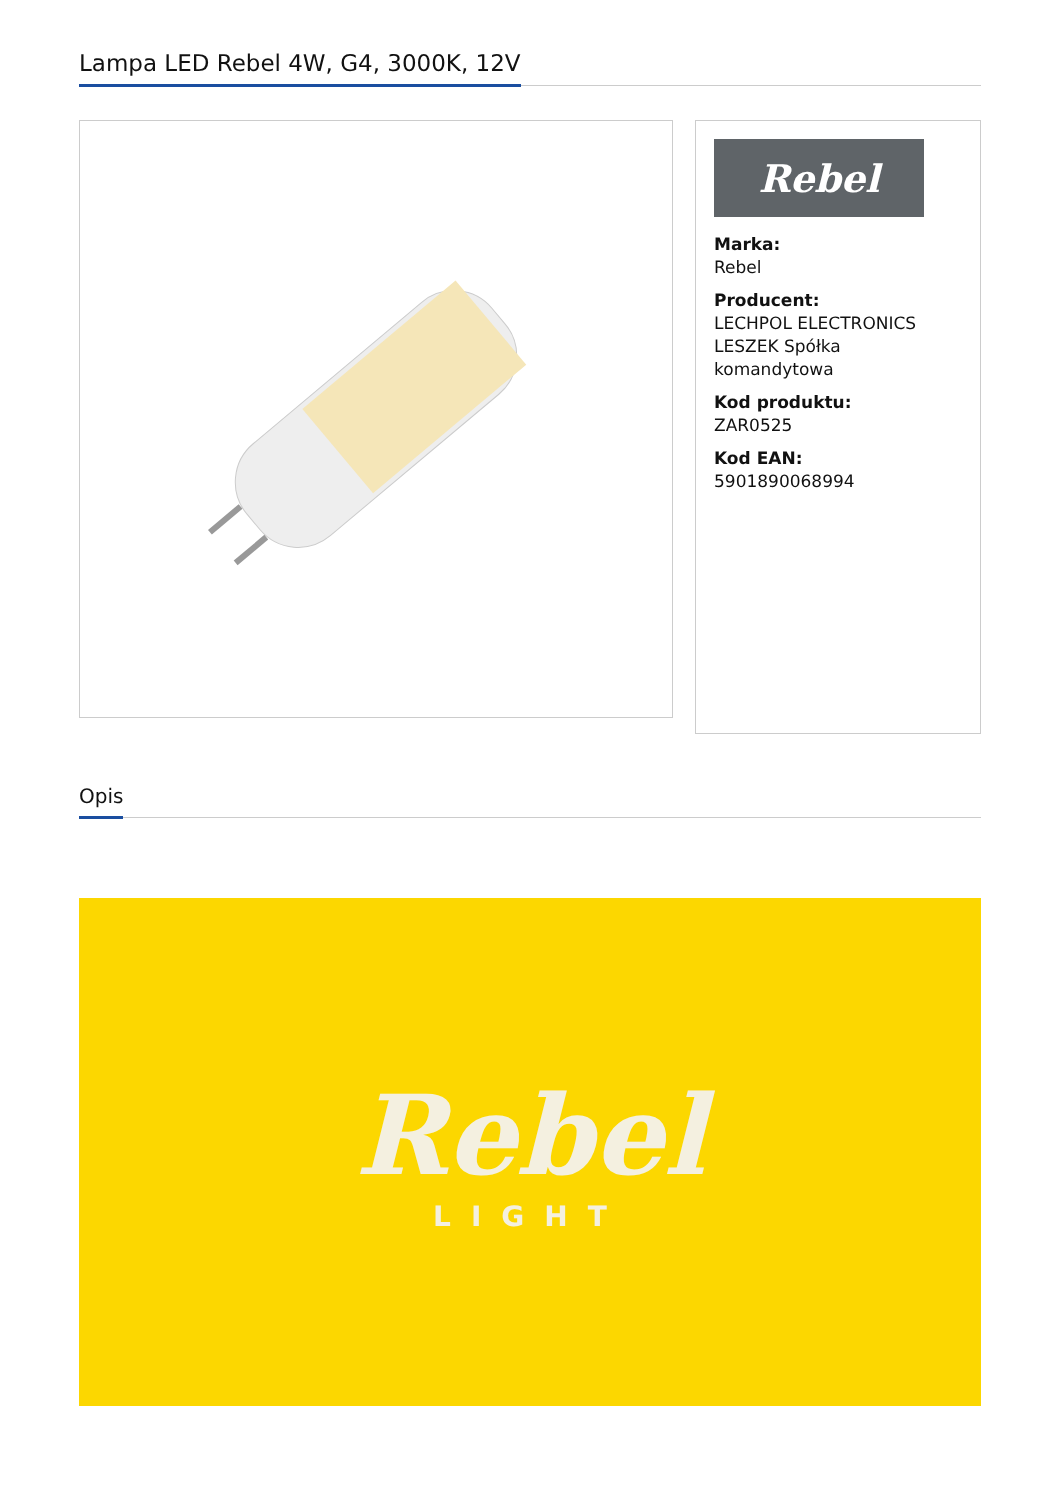Lampa LED Rebel 4W, G4, 3000K, 12V
Rebel
Marka:
Rebel
Producent:
LECHPOL ELECTRONICS LESZEK Spółka komandytowa
Kod produktu:
ZAR0525
Kod EAN:
5901890068994
Opis
Rebel
LIGHT